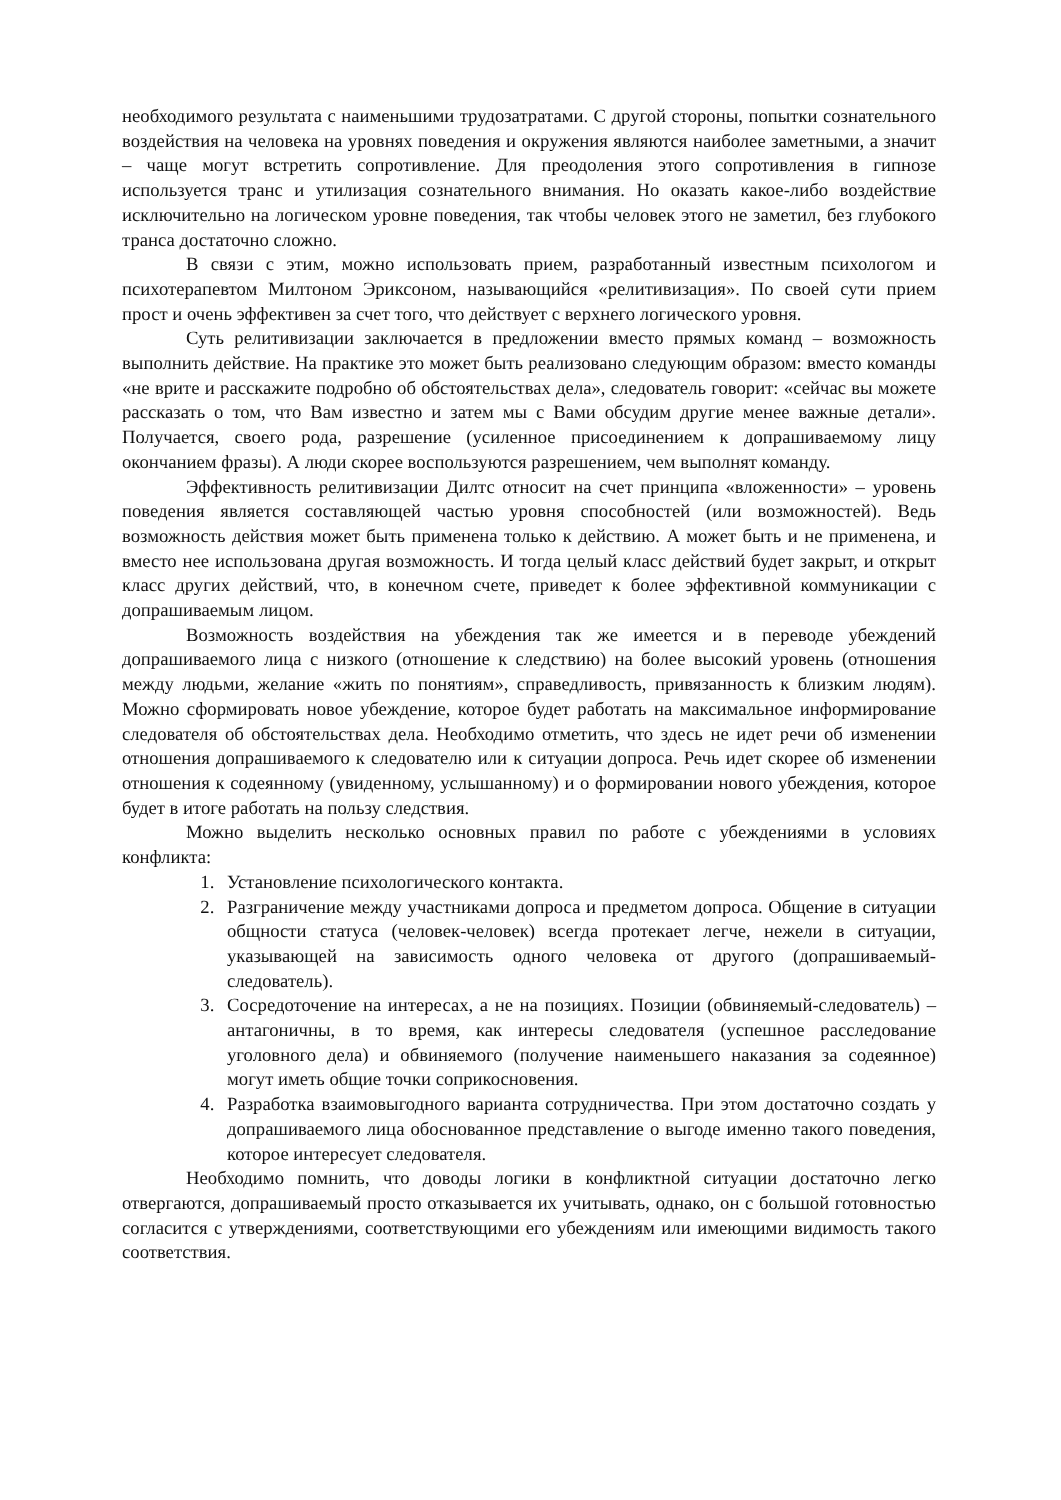необходимого результата с наименьшими трудозатратами. С другой стороны, попытки сознательного воздействия на человека на уровнях поведения и окружения являются наиболее заметными, а значит – чаще могут встретить сопротивление. Для преодоления этого сопротивления в гипнозе используется транс и утилизация сознательного внимания. Но оказать какое-либо воздействие исключительно на логическом уровне поведения, так чтобы человек этого не заметил, без глубокого транса достаточно сложно.
В связи с этим, можно использовать прием, разработанный известным психологом и психотерапевтом Милтоном Эриксоном, называющийся «релитивизация». По своей сути прием прост и очень эффективен за счет того, что действует с верхнего логического уровня.
Суть релитивизации заключается в предложении вместо прямых команд – возможность выполнить действие. На практике это может быть реализовано следующим образом: вместо команды «не врите и расскажите подробно об обстоятельствах дела», следователь говорит: «сейчас вы можете рассказать о том, что Вам известно и затем мы с Вами обсудим другие менее важные детали». Получается, своего рода, разрешение (усиленное присоединением к допрашиваемому лицу окончанием фразы). А люди скорее воспользуются разрешением, чем выполнят команду.
Эффективность релитивизации Дилтс относит на счет принципа «вложенности» – уровень поведения является составляющей частью уровня способностей (или возможностей). Ведь возможность действия может быть применена только к действию. А может быть и не применена, и вместо нее использована другая возможность. И тогда целый класс действий будет закрыт, и открыт класс других действий, что, в конечном счете, приведет к более эффективной коммуникации с допрашиваемым лицом.
Возможность воздействия на убеждения так же имеется и в переводе убеждений допрашиваемого лица с низкого (отношение к следствию) на более высокий уровень (отношения между людьми, желание «жить по понятиям», справедливость, привязанность к близким людям). Можно сформировать новое убеждение, которое будет работать на максимальное информирование следователя об обстоятельствах дела. Необходимо отметить, что здесь не идет речи об изменении отношения допрашиваемого к следователю или к ситуации допроса. Речь идет скорее об изменении отношения к содеянному (увиденному, услышанному) и о формировании нового убеждения, которое будет в итоге работать на пользу следствия.
Можно выделить несколько основных правил по работе с убеждениями в условиях конфликта:
1. Установление психологического контакта.
2. Разграничение между участниками допроса и предметом допроса. Общение в ситуации общности статуса (человек-человек) всегда протекает легче, нежели в ситуации, указывающей на зависимость одного человека от другого (допрашиваемый-следователь).
3. Сосредоточение на интересах, а не на позициях. Позиции (обвиняемый-следователь) – антагоничны, в то время, как интересы следователя (успешное расследование уголовного дела) и обвиняемого (получение наименьшего наказания за содеянное) могут иметь общие точки соприкосновения.
4. Разработка взаимовыгодного варианта сотрудничества. При этом достаточно создать у допрашиваемого лица обоснованное представление о выгоде именно такого поведения, которое интересует следователя.
Необходимо помнить, что доводы логики в конфликтной ситуации достаточно легко отвергаются, допрашиваемый просто отказывается их учитывать, однако, он с большой готовностью согласится с утверждениями, соответствующими его убеждениям или имеющими видимость такого соответствия.